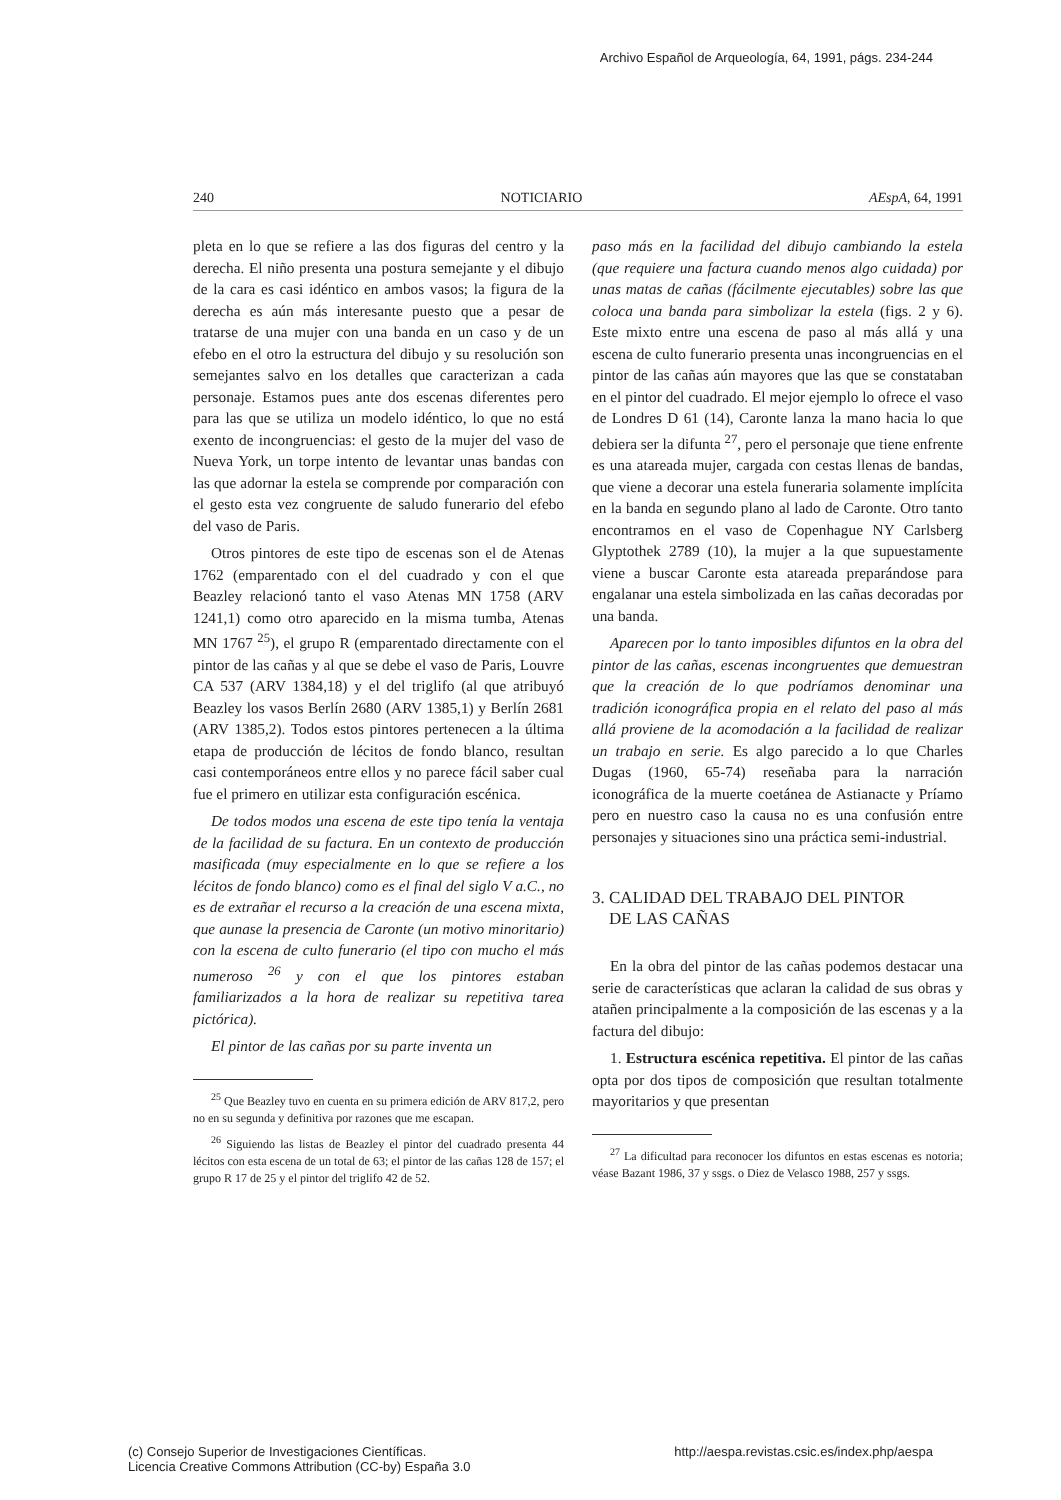Archivo Español de Arqueología, 64, 1991, págs. 234-244
240 NOTICIARIO AEspA, 64, 1991
pleta en lo que se refiere a las dos figuras del centro y la derecha. El niño presenta una postura semejante y el dibujo de la cara es casi idéntico en ambos vasos; la figura de la derecha es aún más interesante puesto que a pesar de tratarse de una mujer con una banda en un caso y de un efebo en el otro la estructura del dibujo y su resolución son semejantes salvo en los detalles que caracterizan a cada personaje. Estamos pues ante dos escenas diferentes pero para las que se utiliza un modelo idéntico, lo que no está exento de incongruencias: el gesto de la mujer del vaso de Nueva York, un torpe intento de levantar unas bandas con las que adornar la estela se comprende por comparación con el gesto esta vez congruente de saludo funerario del efebo del vaso de Paris.
Otros pintores de este tipo de escenas son el de Atenas 1762 (emparentado con el del cuadrado y con el que Beazley relacionó tanto el vaso Atenas MN 1758 (ARV 1241,1) como otro aparecido en la misma tumba, Atenas MN 1767 <sup>25</sup>), el grupo R (emparentado directamente con el pintor de las cañas y al que se debe el vaso de Paris, Louvre CA 537 (ARV 1384,18) y el del triglifo (al que atribuyó Beazley los vasos Berlín 2680 (ARV 1385,1) y Berlín 2681 (ARV 1385,2). Todos estos pintores pertenecen a la última etapa de producción de lécitos de fondo blanco, resultan casi contemporáneos entre ellos y no parece fácil saber cual fue el primero en utilizar esta configuración escénica.
De todos modos una escena de este tipo tenía la ventaja de la facilidad de su factura. En un contexto de producción masificada (muy especialmente en lo que se refiere a los lécitos de fondo blanco) como es el final del siglo V a.C., no es de extrañar el recurso a la creación de una escena mixta, que aunase la presencia de Caronte (un motivo minoritario) con la escena de culto funerario (el tipo con mucho el más numeroso <sup>26</sup> y con el que los pintores estaban familiarizados a la hora de realizar su repetitiva tarea pictórica).
El pintor de las cañas por su parte inventa un
<sup>25</sup> Que Beazley tuvo en cuenta en su primera edición de ARV 817,2, pero no en su segunda y definitiva por razones que me escapan.
<sup>26</sup> Siguiendo las listas de Beazley el pintor del cuadrado presenta 44 lécitos con esta escena de un total de 63; el pintor de las cañas 128 de 157; el grupo R 17 de 25 y el pintor del triglifo 42 de 52.
paso más en la facilidad del dibujo cambiando la estela (que requiere una factura cuando menos algo cuidada) por unas matas de cañas (fácilmente ejecutables) sobre las que coloca una banda para simbolizar la estela (figs. 2 y 6). Este mixto entre una escena de paso al más allá y una escena de culto funerario presenta unas incongruencias en el pintor de las cañas aún mayores que las que se constataban en el pintor del cuadrado. El mejor ejemplo lo ofrece el vaso de Londres D 61 (14), Caronte lanza la mano hacia lo que debiera ser la difunta <sup>27</sup>, pero el personaje que tiene enfrente es una atareada mujer, cargada con cestas llenas de bandas, que viene a decorar una estela funeraria solamente implícita en la banda en segundo plano al lado de Caronte. Otro tanto encontramos en el vaso de Copenhague NY Carlsberg Glyptothek 2789 (10), la mujer a la que supuestamente viene a buscar Caronte esta atareada preparándose para engalanar una estela simbolizada en las cañas decoradas por una banda.
Aparecen por lo tanto imposibles difuntos en la obra del pintor de las cañas, escenas incongruentes que demuestran que la creación de lo que podríamos denominar una tradición iconográfica propia en el relato del paso al más allá proviene de la acomodación a la facilidad de realizar un trabajo en serie. Es algo parecido a lo que Charles Dugas (1960, 65-74) reseñaba para la narración iconográfica de la muerte coetánea de Astianacte y Príamo pero en nuestro caso la causa no es una confusión entre personajes y situaciones sino una práctica semi-industrial.
3. CALIDAD DEL TRABAJO DEL PINTOR
DE LAS CAÑAS
En la obra del pintor de las cañas podemos destacar una serie de características que aclaran la calidad de sus obras y atañen principalmente a la composición de las escenas y a la factura del dibujo:
1. Estructura escénica repetitiva. El pintor de las cañas opta por dos tipos de composición que resultan totalmente mayoritarios y que presentan
<sup>27</sup> La dificultad para reconocer los difuntos en estas escenas es notoria; véase Bazant 1986, 37 y ssgs. o Diez de Velasco 1988, 257 y ssgs.
(c) Consejo Superior de Investigaciones Científicas.
Licencia Creative Commons Attribution (CC-by) España 3.0
http://aespa.revistas.csic.es/index.php/aespa